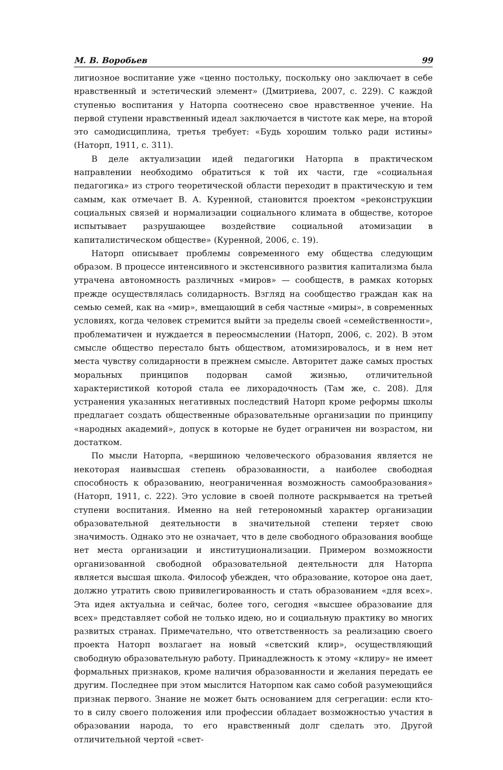М. В. Воробьев 99
лигиозное воспитание уже «ценно постольку, поскольку оно заключает в себе нравственный и эстетический элемент» (Дмитриева, 2007, с. 229). С каждой ступенью воспитания у Наторпа соотнесено свое нравственное учение. На первой ступени нравственный идеал заключается в чистоте как мере, на второй это самодисциплина, третья требует: «Будь хорошим только ради истины» (Наторп, 1911, с. 311).
В деле актуализации идей педагогики Наторпа в практическом направлении необходимо обратиться к той их части, где «социальная педагогика» из строго теоретической области переходит в практическую и тем самым, как отмечает В. А. Куренной, становится проектом «реконструкции социальных связей и нормализации социального климата в обществе, которое испытывает разрушающее воздействие социальной атомизации в капиталистическом обществе» (Куренной, 2006, с. 19).
Наторп описывает проблемы современного ему общества следующим образом. В процессе интенсивного и экстенсивного развития капитализма была утрачена автономность различных «миров» — сообществ, в рамках которых прежде осуществлялась солидарность. Взгляд на сообщество граждан как на семью семей, как на «мир», вмещающий в себя частные «миры», в современных условиях, когда человек стремится выйти за пределы своей «семейственности», проблематичен и нуждается в переосмыслении (Наторп, 2006, с. 202). В этом смысле общество перестало быть обществом, атомизировалось, и в нем нет места чувству солидарности в прежнем смысле. Авторитет даже самых простых моральных принципов подорван самой жизнью, отличительной характеристикой которой стала ее лихорадочность (Там же, с. 208). Для устранения указанных негативных последствий Наторп кроме реформы школы предлагает создать общественные образовательные организации по принципу «народных академий», допуск в которые не будет ограничен ни возрастом, ни достатком.
По мысли Наторпа, «вершиною человеческого образования является не некоторая наивысшая степень образованности, а наиболее свободная способность к образованию, неограниченная возможность самообразования» (Наторп, 1911, с. 222). Это условие в своей полноте раскрывается на третьей ступени воспитания. Именно на ней гетерономный характер организации образовательной деятельности в значительной степени теряет свою значимость. Однако это не означает, что в деле свободного образования вообще нет места организации и институционализации. Примером возможности организованной свободной образовательной деятельности для Наторпа является высшая школа. Философ убежден, что образование, которое она дает, должно утратить свою привилегированность и стать образованием «для всех». Эта идея актуальна и сейчас, более того, сегодня «высшее образование для всех» представляет собой не только идею, но и социальную практику во многих развитых странах. Примечательно, что ответственность за реализацию своего проекта Наторп возлагает на новый «светский клир», осуществляющий свободную образовательную работу. Принадлежность к этому «клиру» не имеет формальных признаков, кроме наличия образованности и желания передать ее другим. Последнее при этом мыслится Наторпом как само собой разумеющийся признак первого. Знание не может быть основанием для сегрегации: если кто-то в силу своего положения или профессии обладает возможностью участия в образовании народа, то его нравственный долг сделать это. Другой отличительной чертой «свет-